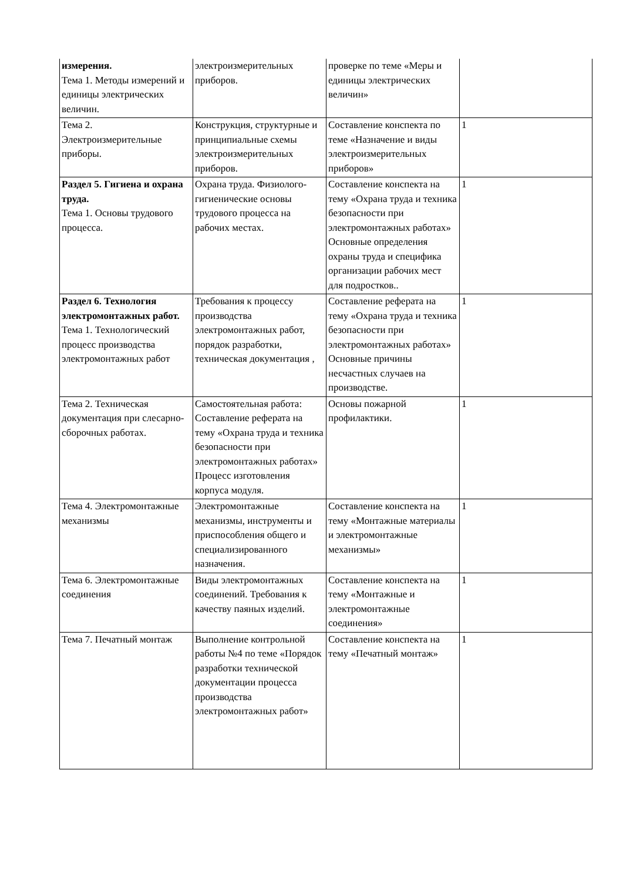| измерения. Тема 1. Методы измерений и единицы электрических величин. | электроизмерительных приборов. | проверке по теме «Меры и единицы электрических величин» | |
| Тема 2. Электроизмерительные приборы. | Конструкция, структурные и принципиальные схемы электроизмерительных приборов. | Составление конспекта по теме «Назначение и виды электроизмерительных приборов» | 1 |
| Раздел 5. Гигиена и охрана труда. Тема 1. Основы трудового процесса. | Охрана труда. Физиолого-гигиенические основы трудового процесса на рабочих местах. | Составление конспекта на тему «Охрана труда и техника безопасности при электромонтажных работах» Основные определения охраны труда и специфика организации рабочих мест для подростков.. | 1 |
| Раздел 6. Технология электромонтажных работ. Тема 1. Технологический процесс производства электромонтажных работ | Требования к процессу производства электромонтажных работ, порядок разработки, техническая документация , | Составление реферата на тему «Охрана труда и техника безопасности при электромонтажных работах» Основные причины несчастных случаев на производстве. | 1 |
| Тема 2. Техническая документация при слесарно-сборочных работах. | Самостоятельная работа: Составление реферата на тему «Охрана труда и техника безопасности при электромонтажных работах» Процесс изготовления корпуса модуля. | Основы пожарной профилактики. | 1 |
| Тема 4. Электромонтажные механизмы | Электромонтажные механизмы, инструменты и приспособления общего и специализированного назначения. | Составление конспекта на тему «Монтажные материалы и электромонтажные механизмы» | 1 |
| Тема 6. Электромонтажные соединения | Виды электромонтажных соединений. Требования к качеству паяных изделий. | Составление конспекта на тему «Монтажные и электромонтажные соединения» | 1 |
| Тема 7. Печатный монтаж | Выполнение контрольной работы №4 по теме «Порядок разработки технической документации процесса производства электромонтажных работ» | Составление конспекта на тему «Печатный монтаж» | 1 |